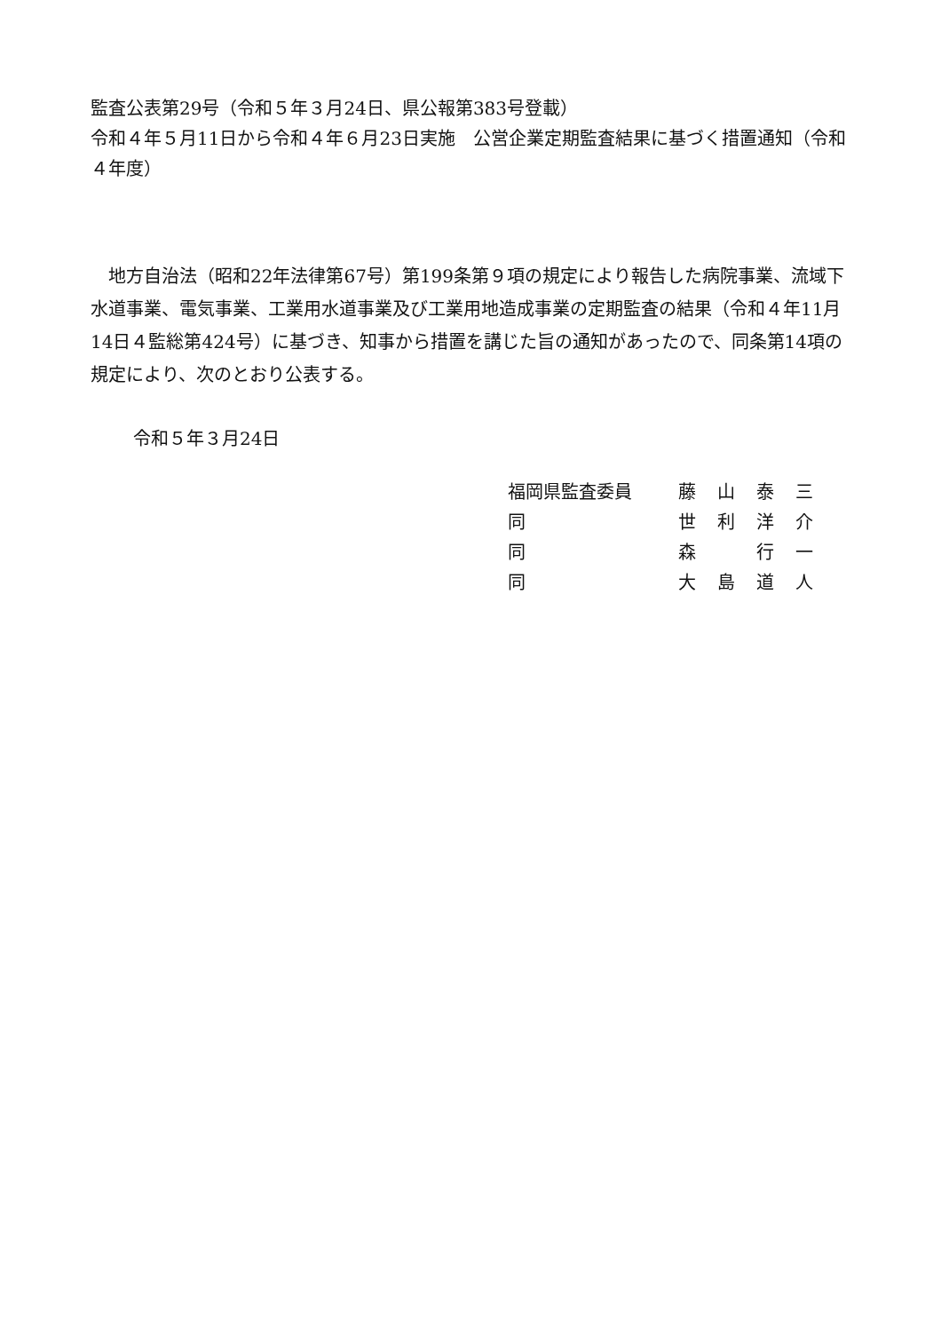監査公表第29号（令和５年３月24日、県公報第383号登載）
令和４年５月11日から令和４年６月23日実施　公営企業定期監査結果に基づく措置通知（令和４年度）
　地方自治法（昭和22年法律第67号）第199条第９項の規定により報告した病院事業、流域下水道事業、電気事業、工業用水道事業及び工業用地造成事業の定期監査の結果（令和４年11月14日４監総第424号）に基づき、知事から措置を講じた旨の通知があったので、同条第14項の規定により、次のとおり公表する。
令和５年３月24日
| 福岡県監査委員 | 藤 | 山 | 泰 | 三 |
| 同 | 世 | 利 | 洋 | 介 |
| 同 | 森 | | 行 | 一 |
| 同 | 大 | 島 | 道 | 人 |